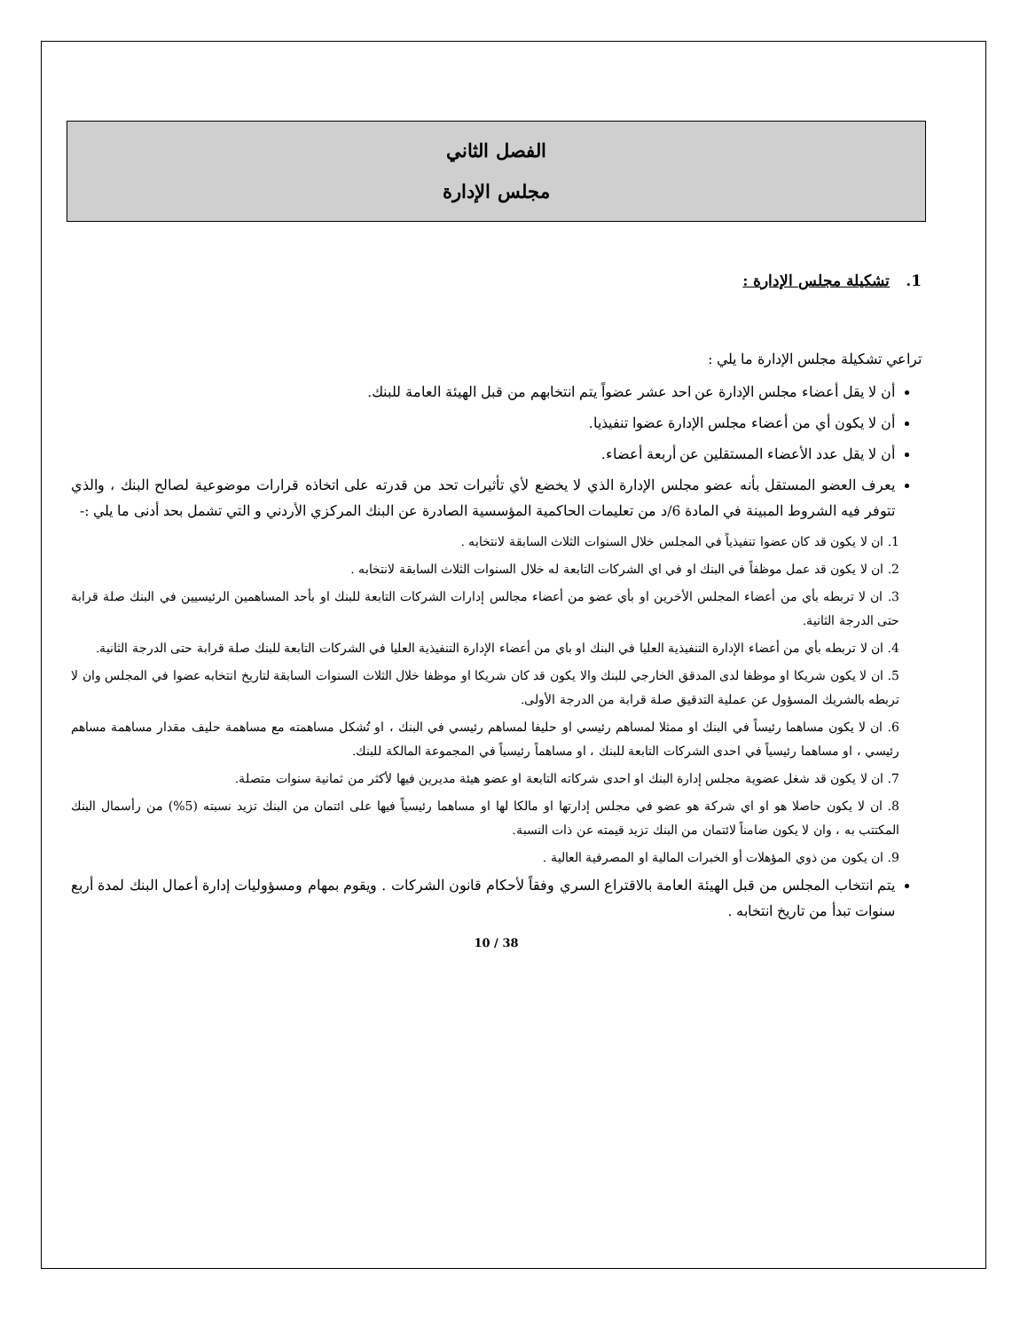الفصل الثاني
مجلس الإدارة
1. تشكيلة مجلس الإدارة :
تراعي تشكيلة مجلس الإدارة ما يلي :
أن لا يقل أعضاء مجلس الإدارة عن احد عشر عضواً يتم انتخابهم من قبل الهيئة العامة للبنك.
أن لا يكون أي من أعضاء مجلس الإدارة عضوا تنفيذيا.
أن لا يقل عدد الأعضاء المستقلين عن أربعة أعضاء.
يعرف العضو المستقل بأنه عضو مجلس الإدارة الذي لا يخضع لأي تأثيرات تحد من قدرته على اتخاذه قرارات موضوعية لصالح البنك ، والذي تتوفر فيه الشروط المبينة في المادة 6/د من تعليمات الحاكمية المؤسسية الصادرة عن البنك المركزي الأردني و التي تشمل بحد أدنى ما يلي :-
1. ان لا يكون قد كان عضوا تنفيذياً في المجلس خلال السنوات الثلاث السابقة لانتخابه .
2. ان لا يكون قد عمل موظفاً في البنك او في اي الشركات التابعة له خلال السنوات الثلاث السابقة لانتخابه .
3. ان لا تربطه بأي من أعضاء المجلس الأخرين او بأي عضو من أعضاء مجالس إدارات الشركات التابعة للبنك او بأحد المساهمين الرئيسيين في البنك صلة قرابة حتى الدرجة الثانية.
4. ان لا تربطه بأي من أعضاء الإدارة التنفيذية العليا في البنك او باي من أعضاء الإدارة التنفيذية العليا في الشركات التابعة للبنك صلة قرابة حتى الدرجة الثانية.
5. ان لا يكون شريكا او موظفا لدى المدقق الخارجي للبنك والا يكون قد كان شريكا او موظفا خلال الثلاث السنوات السابقة لتاريخ انتخابه عضوا في المجلس وان لا تربطه بالشريك المسؤول عن عملية التدقيق صلة قرابة من الدرجة الأولى.
6. ان لا يكون مساهما رئيساً في البنك او ممثلا لمساهم رئيسي او حليفا لمساهم رئيسي في البنك ، او تُشكل مساهمته مع مساهمة حليف مقدار مساهمة مساهم رئيسي ، او مساهما رئيسياً في احدى الشركات التابعة للبنك ، او مساهماً رئيسياً في المجموعة المالكة للبنك.
7. ان لا يكون قد شغل عضوية مجلس إدارة البنك او احدى شركاته التابعة او عضو هيئة مديرين فيها لأكثر من ثمانية سنوات متصلة.
8. ان لا يكون حاصلا هو او اي شركة هو عضو في مجلس إدارتها او مالكا لها او مساهما رئيسياً فيها على ائتمان من البنك تزيد نسبته (5%) من رأسمال البنك المكتتب به ، وان لا يكون ضامناً لائتمان من البنك تزيد قيمته عن ذات النسبة.
9. ان يكون من ذوي المؤهلات أو الخبرات المالية او المصرفية العالية .
يتم انتخاب المجلس من قبل الهيئة العامة بالاقتراع السري وفقاً لأحكام قانون الشركات . ويقوم بمهام ومسؤوليات إدارة أعمال البنك لمدة أربع سنوات تبدأ من تاريخ انتخابه .
10 / 38